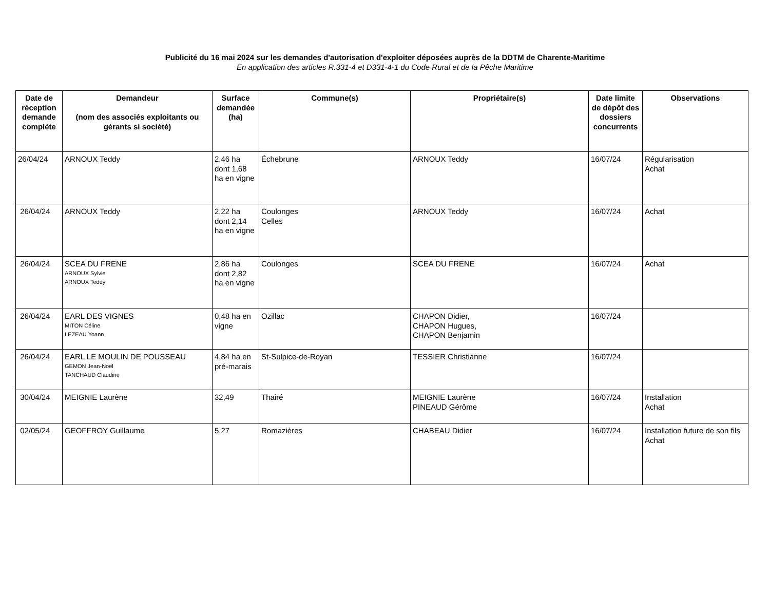Publicité du 16 mai 2024 sur les demandes d'autorisation d'exploiter déposées auprès de la DDTM de Charente-Maritime
En application des articles R.331-4 et D331-4-1 du Code Rural et de la Pêche Maritime
| Date de réception demande complète | Demandeur (nom des associés exploitants ou gérants si société) | Surface demandée (ha) | Commune(s) | Propriétaire(s) | Date limite de dépôt des dossiers concurrents | Observations |
| --- | --- | --- | --- | --- | --- | --- |
| 26/04/24 | ARNOUX Teddy | 2,46 ha dont 1,68 ha en vigne | Échebrune | ARNOUX Teddy | 16/07/24 | Régularisation Achat |
| 26/04/24 | ARNOUX Teddy | 2,22 ha dont 2,14 ha en vigne | Coulonges Celles | ARNOUX Teddy | 16/07/24 | Achat |
| 26/04/24 | SCEA DU FRENE ARNOUX Sylvie ARNOUX Teddy | 2,86 ha dont 2,82 ha en vigne | Coulonges | SCEA DU FRENE | 16/07/24 | Achat |
| 26/04/24 | EARL DES VIGNES MITON Céline LEZEAU Yoann | 0,48 ha en vigne | Ozillac | CHAPON Didier, CHAPON Hugues, CHAPON Benjamin | 16/07/24 | |
| 26/04/24 | EARL LE MOULIN DE POUSSEAU GEMON Jean-Noël TANCHAUD Claudine | 4,84 ha en pré-marais | St-Sulpice-de-Royan | TESSIER Christianne | 16/07/24 | |
| 30/04/24 | MEIGNIE Laurène | 32,49 | Thairé | MEIGNIE Laurène PINEAUD Gérôme | 16/07/24 | Installation Achat |
| 02/05/24 | GEOFFROY Guillaume | 5,27 | Romazières | CHABEAU Didier | 16/07/24 | Installation future de son fils Achat |